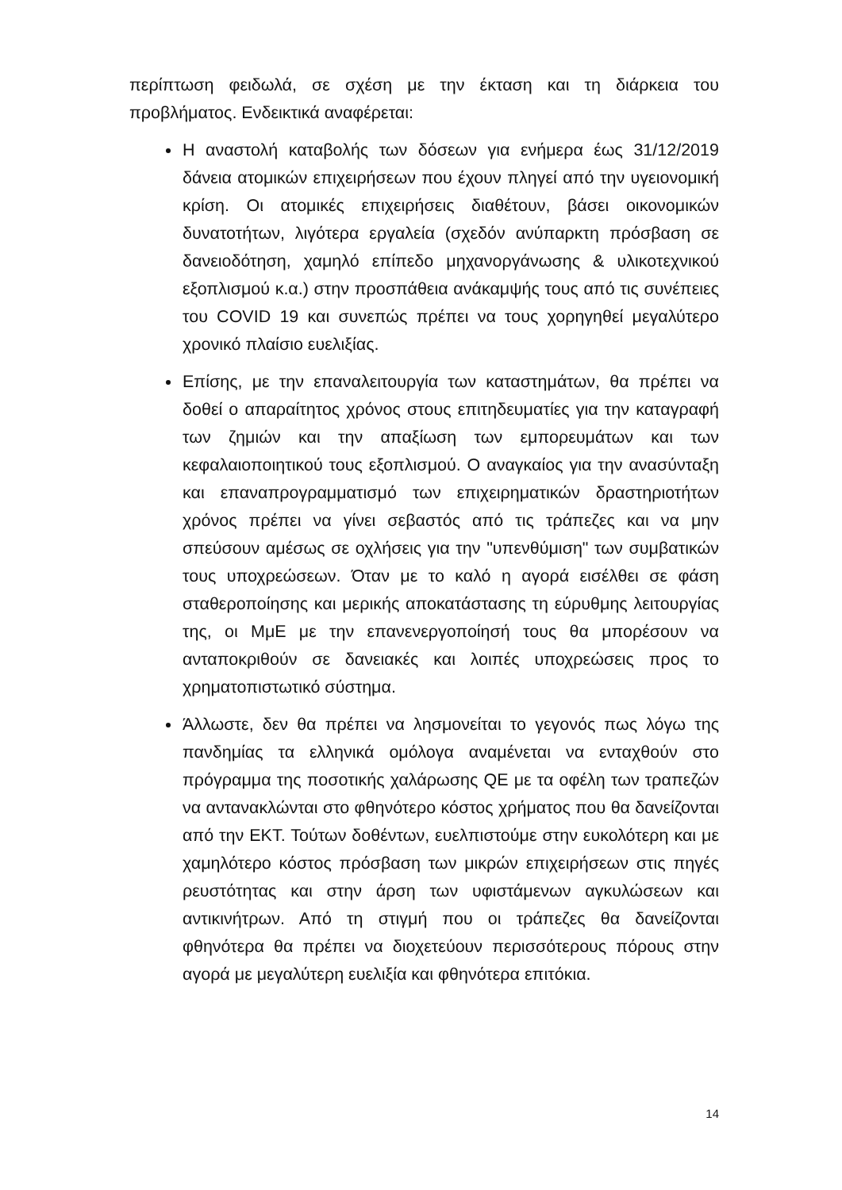περίπτωση φειδωλά, σε σχέση με την έκταση και τη διάρκεια του προβλήματος. Ενδεικτικά αναφέρεται:
Η αναστολή καταβολής των δόσεων για ενήμερα έως 31/12/2019 δάνεια ατομικών επιχειρήσεων που έχουν πληγεί από την υγειονομική κρίση. Οι ατομικές επιχειρήσεις διαθέτουν, βάσει οικονομικών δυνατοτήτων, λιγότερα εργαλεία (σχεδόν ανύπαρκτη πρόσβαση σε δανειοδότηση, χαμηλό επίπεδο μηχανοργάνωσης & υλικοτεχνικού εξοπλισμού κ.α.) στην προσπάθεια ανάκαμψής τους από τις συνέπειες του COVID 19 και συνεπώς πρέπει να τους χορηγηθεί μεγαλύτερο χρονικό πλαίσιο ευελιξίας.
Επίσης, με την επαναλειτουργία των καταστημάτων, θα πρέπει να δοθεί ο απαραίτητος χρόνος στους επιτηδευματίες για την καταγραφή των ζημιών και την απαξίωση των εμπορευμάτων και των κεφαλαιοποιητικού τους εξοπλισμού. Ο αναγκαίος για την ανασύνταξη και επαναπρογραμματισμό των επιχειρηματικών δραστηριοτήτων χρόνος πρέπει να γίνει σεβαστός από τις τράπεζες και να μην σπεύσουν αμέσως σε οχλήσεις για την "υπενθύμιση" των συμβατικών τους υποχρεώσεων. Όταν με το καλό η αγορά εισέλθει σε φάση σταθεροποίησης και μερικής αποκατάστασης τη εύρυθμης λειτουργίας της, οι ΜμΕ με την επανενεργοποίησή τους θα μπορέσουν να ανταποκριθούν σε δανειακές και λοιπές υποχρεώσεις προς το χρηματοπιστωτικό σύστημα.
Άλλωστε, δεν θα πρέπει να λησμονείται το γεγονός πως λόγω της πανδημίας τα ελληνικά ομόλογα αναμένεται να ενταχθούν στο πρόγραμμα της ποσοτικής χαλάρωσης QE με τα οφέλη των τραπεζών να αντανακλώνται στο φθηνότερο κόστος χρήματος που θα δανείζονται από την ΕΚΤ. Τούτων δοθέντων, ευελπιστούμε στην ευκολότερη και με χαμηλότερο κόστος πρόσβαση των μικρών επιχειρήσεων στις πηγές ρευστότητας και στην άρση των υφιστάμενων αγκυλώσεων και αντικινήτρων. Από τη στιγμή που οι τράπεζες θα δανείζονται φθηνότερα θα πρέπει να διοχετεύουν περισσότερους πόρους στην αγορά με μεγαλύτερη ευελιξία και φθηνότερα επιτόκια.
14